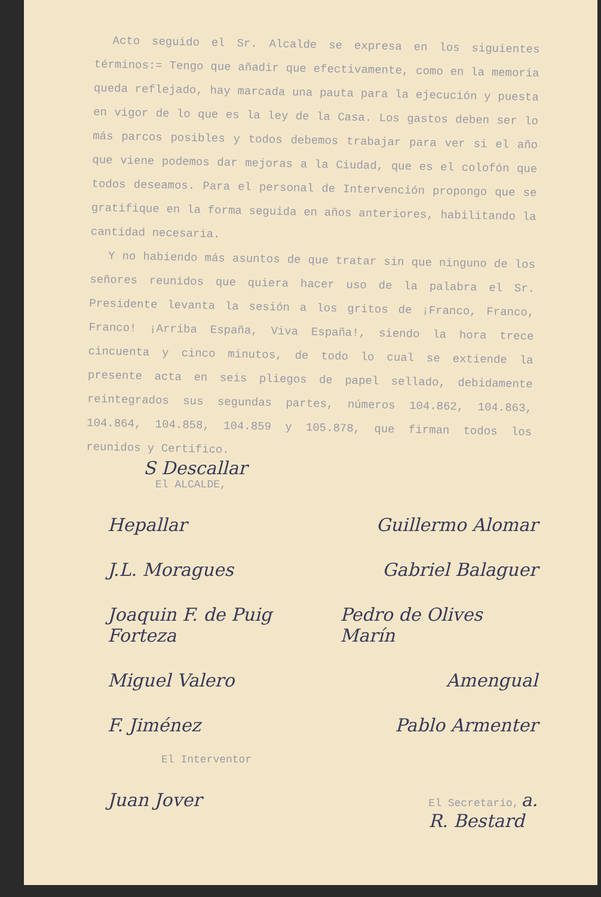Acto seguido el Sr. Alcalde se expresa en los siguientes términos:= Tengo que añadir que efectivamente, como en la memoria queda reflejado, hay marcada una pauta para la ejecución y puesta en vigor de lo que es la ley de la Casa. Los gastos deben ser lo más parcos posibles y todos debemos trabajar para ver si el año que viene podemos dar mejoras a la Ciudad, que es el colofón que todos deseamos. Para el personal de Intervención propongo que se gratifique en la forma seguida en años anteriores, habilitando la cantidad necesaria.
Y no habiendo más asuntos de que tratar sin que ninguno de los señores reunidos que quiera hacer uso de la palabra el Sr. Presidente levanta la sesión a los gritos de ¡Franco, Franco, Franco! ¡Arriba España, Viva España!, siendo la hora trece cincuenta y cinco minutos, de todo lo cual se extiende la presente acta en seis pliegos de papel sellado, debidamente reintegrados sus segundas partes, números 104.862, 104.863, 104.864, 104.858, 104.859 y 105.878, que firman todos los reunidos y Certifico.
S Descallar
El ALCALDE,
Hepallar Guillermo Alomar
J.L. Moragues Gabriel Balaguer
Joaquin F. de Puig Forteza Pedro de Olives Marín
Miguel Valero Amengual
F. Jiménez Pablo Armenter
El Interventor
Juan Jover El Secretario, a.
R. Bestard